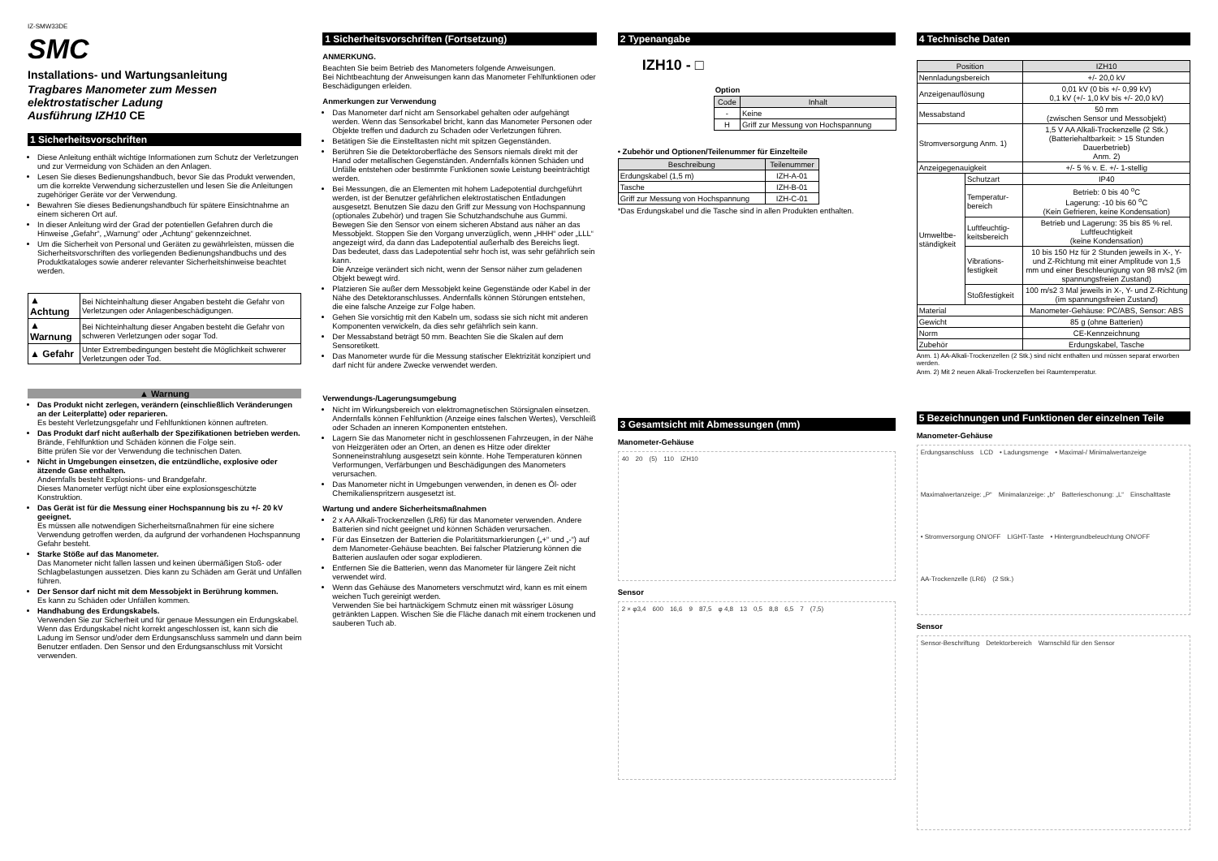IZ-SMW33DE
SMC
Installations- und Wartungsanleitung
Tragbares Manometer zum Messen elektrostatischer Ladung
Ausführung IZH10 CE
1 Sicherheitsvorschriften
Diese Anleitung enthält wichtige Informationen zum Schutz der Verletzungen und zur Vermeidung von Schäden an den Anlagen.
Lesen Sie dieses Bedienungshandbuch, bevor Sie das Produkt verwenden, um die korrekte Verwendung sicherzustellen und lesen Sie die Anleitungen zugehöriger Geräte vor der Verwendung.
Bewahren Sie dieses Bedienungshandbuch für spätere Einsichtnahme an einem sicheren Ort auf.
In dieser Anleitung wird der Grad der potentiellen Gefahren durch die Hinweise „Gefahr“, „Warnung“ oder „Achtung“ gekennzeichnet.
Um die Sicherheit von Personal und Geräten zu gewährleisten, müssen die Sicherheitsvorschriften des vorliegenden Bedienungshandbuchs und des Produktkataloges sowie anderer relevanter Sicherheitshinweise beachtet werden.
| ▲ Achtung | Bei Nichteinhaltung dieser Angaben besteht die Gefahr von Verletzungen oder Anlagenbeschädigungen. |
| ▲ Warnung | Bei Nichteinhaltung dieser Angaben besteht die Gefahr von schweren Verletzungen oder sogar Tod. |
| ▲ Gefahr | Unter Extrembedingungen besteht die Möglichkeit schwerer Verletzungen oder Tod. |
▲ Warnung
Das Produkt nicht zerlegen, verändern (einschließlich Veränderungen an der Leiterplatte) oder reparieren.
Es besteht Verletzungsgefahr und Fehlfunktionen können auftreten.
Das Produkt darf nicht außerhalb der Spezifikationen betrieben werden.
Brände, Fehlfunktion und Schäden können die Folge sein.
Bitte prüfen Sie vor der Verwendung die technischen Daten.
Nicht in Umgebungen einsetzen, die entzündliche, explosive oder ätzende Gase enthalten.
Andernfalls besteht Explosions- und Brandgefahr.
Dieses Manometer verfügt nicht über eine explosionsgeschützte Konstruktion.
Das Gerät ist für die Messung einer Hochspannung bis zu +/- 20 kV geeignet.
Es müssen alle notwendigen Sicherheitsmaßnahmen für eine sichere Verwendung getroffen werden, da aufgrund der vorhandenen Hochspannung Gefahr besteht.
Starke Stöße auf das Manometer.
Das Manometer nicht fallen lassen und keinen übermäßigen Stoß- oder Schlagbelastungen aussetzen. Dies kann zu Schäden am Gerät und Unfällen führen.
Der Sensor darf nicht mit dem Messobjekt in Berührung kommen.
Es kann zu Schäden oder Unfällen kommen.
Handhabung des Erdungskabels.
Verwenden Sie zur Sicherheit und für genaue Messungen ein Erdungskabel. Wenn das Erdungskabel nicht korrekt angeschlossen ist, kann sich die Ladung im Sensor und/oder dem Erdungsanschluss sammeln und dann beim Benutzer entladen. Den Sensor und den Erdungsanschluss mit Vorsicht verwenden.
1 Sicherheitsvorschriften (Fortsetzung)
ANMERKUNG.
Beachten Sie beim Betrieb des Manometers folgende Anweisungen.
Bei Nichtbeachtung der Anweisungen kann das Manometer Fehlfunktionen oder Beschädigungen erleiden.
Anmerkungen zur Verwendung
Das Manometer darf nicht am Sensorkabel gehalten oder aufgehängt werden. Wenn das Sensorkabel bricht, kann das Manometer Personen oder Objekte treffen und dadurch zu Schaden oder Verletzungen führen.
Betätigen Sie die Einstelltasten nicht mit spitzen Gegenständen.
Berühren Sie die Detektoroberfläche des Sensors niemals direkt mit der Hand oder metallischen Gegenständen. Andernfalls können Schäden und Unfälle entstehen oder bestimmte Funktionen sowie Leistung beeinträchtigt werden.
Bei Messungen, die an Elementen mit hohem Ladepotential durchgeführt werden, ist der Benutzer gefährlichen elektrostatischen Entladungen ausgesetzt. Benutzen Sie dazu den Griff zur Messung von Hochspannung (optionales Zubehör) und tragen Sie Schutzhandschuhe aus Gummi. Bewegen Sie den Sensor von einem sicheren Abstand aus näher an das Messobjekt. Stoppen Sie den Vorgang unverzüglich, wenn „HHH“ oder „LLL“ angezeigt wird, da dann das Ladepotential außerhalb des Bereichs liegt.
Das bedeutet, dass das Ladepotential sehr hoch ist, was sehr gefährlich sein kann.
Die Anzeige verändert sich nicht, wenn der Sensor näher zum geladenen Objekt bewegt wird.
Platzieren Sie außer dem Messobjekt keine Gegenstände oder Kabel in der Nähe des Detektoranschlusses. Andernfalls können Störungen entstehen, die eine falsche Anzeige zur Folge haben.
Gehen Sie vorsichtig mit den Kabeln um, sodass sie sich nicht mit anderen Komponenten verwickeln, da dies sehr gefährlich sein kann.
Der Messabstand beträgt 50 mm. Beachten Sie die Skalen auf dem Sensoretikett.
Das Manometer wurde für die Messung statischer Elektrizität konzipiert und darf nicht für andere Zwecke verwendet werden.
Verwendungs-/Lagerungsumgebung
Nicht im Wirkungsbereich von elektromagnetischen Störsignalen einsetzen.
Andernfalls können Fehlfunktion (Anzeige eines falschen Wertes), Verschleiß oder Schaden an inneren Komponenten entstehen.
Lagern Sie das Manometer nicht in geschlossenen Fahrzeugen, in der Nähe von Heizgeräten oder an Orten, an denen es Hitze oder direkter Sonneneinstrahlung ausgesetzt sein könnte. Hohe Temperaturen können Verformungen, Verfärbungen und Beschädigungen des Manometers verursachen.
Das Manometer nicht in Umgebungen verwenden, in denen es Öl- oder Chemikalienspritzern ausgesetzt ist.
Wartung und andere Sicherheitsmaßnahmen
2 x AA Alkali-Trockenzellen (LR6) für das Manometer verwenden. Andere Batterien sind nicht geeignet und können Schäden verursachen.
Für das Einsetzen der Batterien die Polaritätsmarkierungen („+“ und „-“) auf dem Manometer-Gehäuse beachten. Bei falscher Platzierung können die Batterien auslaufen oder sogar explodieren.
Entfernen Sie die Batterien, wenn das Manometer für längere Zeit nicht verwendet wird.
Wenn das Gehäuse des Manometers verschmutzt wird, kann es mit einem weichen Tuch gereinigt werden.
Verwenden Sie bei hartnäckigem Schmutz einen mit wässriger Lösung getränkten Lappen. Wischen Sie die Fläche danach mit einem trockenen und sauberen Tuch ab.
2 Typenangabe
IZH10 - □
Option
| Code | Inhalt |
| --- | --- |
| - | Keine |
| H | Griff zur Messung von Hochspannung |
• Zubehör und Optionen/Teilenummer für Einzelteile
| Beschreibung | Teilenummer |
| --- | --- |
| Erdungskabel (1,5 m) | IZH-A-01 |
| Tasche | IZH-B-01 |
| Griff zur Messung von Hochspannung | IZH-C-01 |
*Das Erdungskabel und die Tasche sind in allen Produkten enthalten.
3 Gesamtsicht mit Abmessungen (mm)
Manometer-Gehäuse
40 20 (5) 110 IZH10
Sensor
2 × φ3,4 600 16,6 9 87,5 φ 4,8 13 0,5 8,8 6,5 7 (7,5)
4 Technische Daten
| Position | | IZH10 |
| --- | --- | --- |
| Nennladungsbereich | | +/- 20,0 kV |
| Anzeigenauflösung | | 0,01 kV (0 bis +/- 0,99 kV) 0,1 kV (+/- 1,0 kV bis +/- 20,0 kV) |
| Messabstand | | 50 mm (zwischen Sensor und Messobjekt) |
| Stromversorgung Anm. 1) | | 1,5 V AA Alkali-Trockenzelle (2 Stk.) (Batteriehaltbarkeit: > 15 Stunden Dauerbetrieb) Anm. 2) |
| Anzeigegenauigkeit | | +/- 5 % v. E. +/- 1-stellig |
| Umweltbe-ständigkeit | Schutzart | IP40 |
| | Temperatur-bereich | Betrieb: 0 bis 40 <sup>o</sup>C Lagerung: -10 bis 60 <sup>o</sup>C (Kein Gefrieren, keine Kondensation) |
| | Luftfeuchtig-keitsbereich | Betrieb und Lagerung: 35 bis 85 % rel. Luftfeuchtigkeit (keine Kondensation) |
| | Vibrations-festigkeit | 10 bis 150 Hz für 2 Stunden jeweils in X-, Y- und Z-Richtung mit einer Amplitude von 1,5 mm und einer Beschleunigung von 98 m/s2 (im spannungsfreien Zustand) |
| | Stoßfestigkeit | 100 m/s2 3 Mal jeweils in X-, Y- und Z-Richtung (im spannungsfreien Zustand) |
| Material | | Manometer-Gehäuse: PC/ABS, Sensor: ABS |
| Gewicht | | 85 g (ohne Batterien) |
| Norm | | CE-Kennzeichnung |
| Zubehör | | Erdungskabel, Tasche |
Anm. 1) AA-Alkali-Trockenzellen (2 Stk.) sind nicht enthalten und müssen separat erworben werden.
Anm. 2) Mit 2 neuen Alkali-Trockenzellen bei Raumtemperatur.
5 Bezeichnungen und Funktionen der einzelnen Teile
Manometer-Gehäuse
Erdungsanschluss LCD • Ladungsmenge • Maximal-/ Minimalwertanzeige Maximalwertanzeige: „P“ Minimalanzeige: „b“ Batterieschonung: „L“ Einschalttaste • Stromversorgung ON/OFF LIGHT-Taste • Hintergrundbeleuchtung ON/OFF AA-Trockenzelle (LR6) (2 Stk.)
Sensor
Sensor-Beschriftung Detektorbereich Warnschild für den Sensor